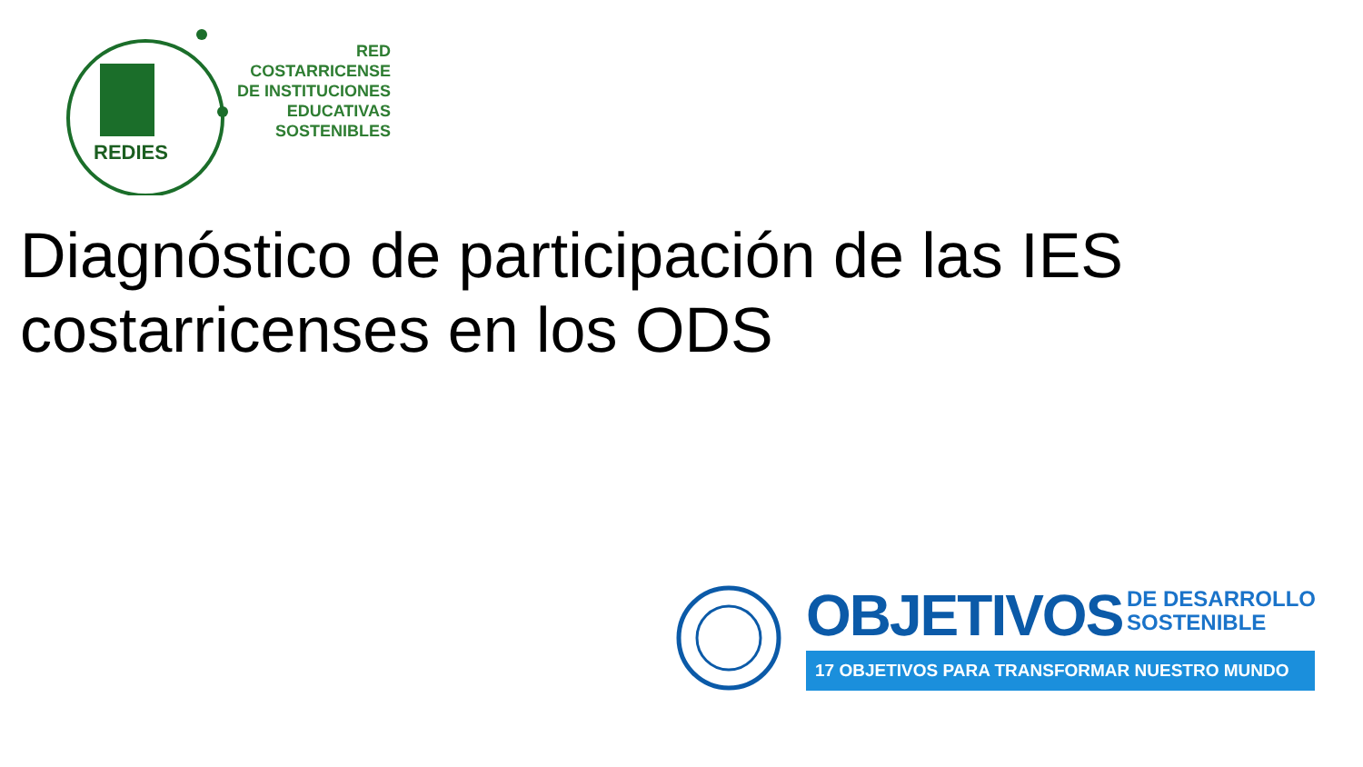RED
COSTARRICENSE
DE INSTITUCIONES
EDUCATIVAS
SOSTENIBLES
REDIES
Diagnóstico de participación de las IES costarricenses en los ODS
OBJETIVOS
DE DESARROLLO
SOSTENIBLE
17 OBJETIVOS PARA TRANSFORMAR NUESTRO MUNDO